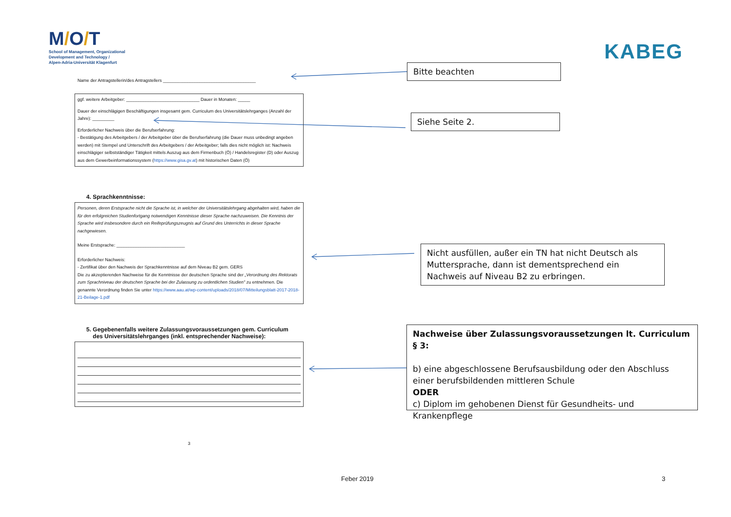M/O/T
School of Management, Organizational
Development and Technology /
Alpen-Adria-Universität Klagenfurt
KABEG
Name der Antragstellerin/des Antragstellers ______________________________________
ggf. weitere Arbeitgeber: ______________________________ Dauer in Monaten: _____
Dauer der einschlägigen Beschäftigungen insgesamt gem. Curriculum des Universitätslehrganges (Anzahl der Jahre): _________
Erforderlicher Nachweis über die Berufserfahrung:
- Bestätigung des Arbeitgebers / der Arbeitgeber über die Berufserfahrung (die Dauer muss unbedingt angeben werden) mit Stempel und Unterschrift des Arbeitgebers / der Arbeitgeber; falls dies nicht möglich ist: Nachweis einschlägiger selbstständiger Tätigkeit mittels Auszug aus dem Firmenbuch (Ö) / Handelsregister (D) oder Auszug aus dem Gewerbeinformationssystem (https://www.gisa.gv.at) mit historischen Daten (Ö)
4. Sprachkenntnisse:
Personen, deren Erstsprache nicht die Sprache ist, in welcher der Universitätslehrgang abgehalten wird, haben die für den erfolgreichen Studienfortgang notwendigen Kenntnisse dieser Sprache nachzuweisen. Die Kenntnis der Sprache wird insbesondere durch ein Reifeprüfungszeugnis auf Grund des Unterrichts in dieser Sprache nachgewiesen.
Meine Erstsprache: ____________________________
Erforderlicher Nachweis:
- Zertifikat über den Nachweis der Sprachkenntnisse auf dem Niveau B2 gem. GERS
Die zu akzeptierenden Nachweise für die Kenntnisse der deutschen Sprache sind der „Verordnung des Rektorats zum Sprachniveau der deutschen Sprache bei der Zulassung zu ordentlichen Studien" zu entnehmen. Die genannte Verordnung finden Sie unter https://www.aau.at/wp-content/uploads/2018/07/Mitteilungsblatt-2017-2018-21-Beilage-1.pdf
5. Gegebenenfalls weitere Zulassungsvoraussetzungen gem. Curriculum
des Universitätslehrganges (inkl. entsprechender Nachweise):
3
Bitte beachten
Siehe Seite 2.
Nicht ausfüllen, außer ein TN hat nicht Deutsch als Muttersprache, dann ist dementsprechend ein Nachweis auf Niveau B2 zu erbringen.
Nachweise über Zulassungsvoraussetzungen lt. Curriculum § 3:
b) eine abgeschlossene Berufsausbildung oder den Abschluss einer berufsbildenden mittleren Schule
ODER
c) Diplom im gehobenen Dienst für Gesundheits- und Krankenpflege
Feber 2019 3